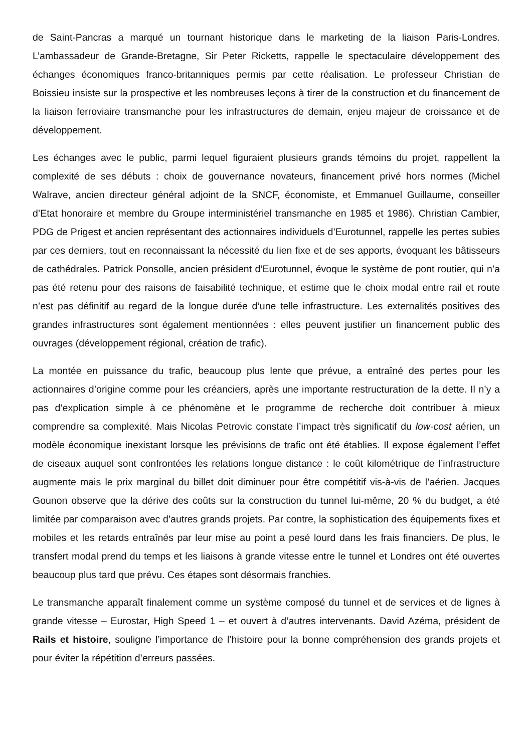de Saint-Pancras a marqué un tournant historique dans le marketing de la liaison Paris-Londres. L’ambassadeur de Grande-Bretagne, Sir Peter Ricketts, rappelle le spectaculaire développement des échanges économiques franco-britanniques permis par cette réalisation. Le professeur Christian de Boissieu insiste sur la prospective et les nombreuses leçons à tirer de la construction et du financement de la liaison ferroviaire transmanche pour les infrastructures de demain, enjeu majeur de croissance et de développement.
Les échanges avec le public, parmi lequel figuraient plusieurs grands témoins du projet, rappellent la complexité de ses débuts : choix de gouvernance novateurs, financement privé hors normes (Michel Walrave, ancien directeur général adjoint de la SNCF, économiste, et Emmanuel Guillaume, conseiller d’Etat honoraire et membre du Groupe interministériel transmanche en 1985 et 1986). Christian Cambier, PDG de Prigest et ancien représentant des actionnaires individuels d’Eurotunnel, rappelle les pertes subies par ces derniers, tout en reconnaissant la nécessité du lien fixe et de ses apports, évoquant les bâtisseurs de cathédrales. Patrick Ponsolle, ancien président d’Eurotunnel, évoque le système de pont routier, qui n’a pas été retenu pour des raisons de faisabilité technique, et estime que le choix modal entre rail et route n’est pas définitif au regard de la longue durée d’une telle infrastructure. Les externalités positives des grandes infrastructures sont également mentionnées : elles peuvent justifier un financement public des ouvrages (développement régional, création de trafic).
La montée en puissance du trafic, beaucoup plus lente que prévue, a entraîné des pertes pour les actionnaires d’origine comme pour les créanciers, après une importante restructuration de la dette. Il n’y a pas d’explication simple à ce phénomène et le programme de recherche doit contribuer à mieux comprendre sa complexité. Mais Nicolas Petrovic constate l’impact très significatif du low-cost aérien, un modèle économique inexistant lorsque les prévisions de trafic ont été établies. Il expose également l’effet de ciseaux auquel sont confrontées les relations longue distance : le coût kilométrique de l’infrastructure augmente mais le prix marginal du billet doit diminuer pour être compétitif vis-à-vis de l’aérien. Jacques Gounon observe que la dérive des coûts sur la construction du tunnel lui-même, 20 % du budget, a été limitée par comparaison avec d’autres grands projets. Par contre, la sophistication des équipements fixes et mobiles et les retards entraînés par leur mise au point a pesé lourd dans les frais financiers. De plus, le transfert modal prend du temps et les liaisons à grande vitesse entre le tunnel et Londres ont été ouvertes beaucoup plus tard que prévu. Ces étapes sont désormais franchies.
Le transmanche apparaît finalement comme un système composé du tunnel et de services et de lignes à grande vitesse – Eurostar, High Speed 1 – et ouvert à d’autres intervenants. David Azéma, président de Rails et histoire, souligne l’importance de l’histoire pour la bonne compréhension des grands projets et pour éviter la répétition d’erreurs passées.